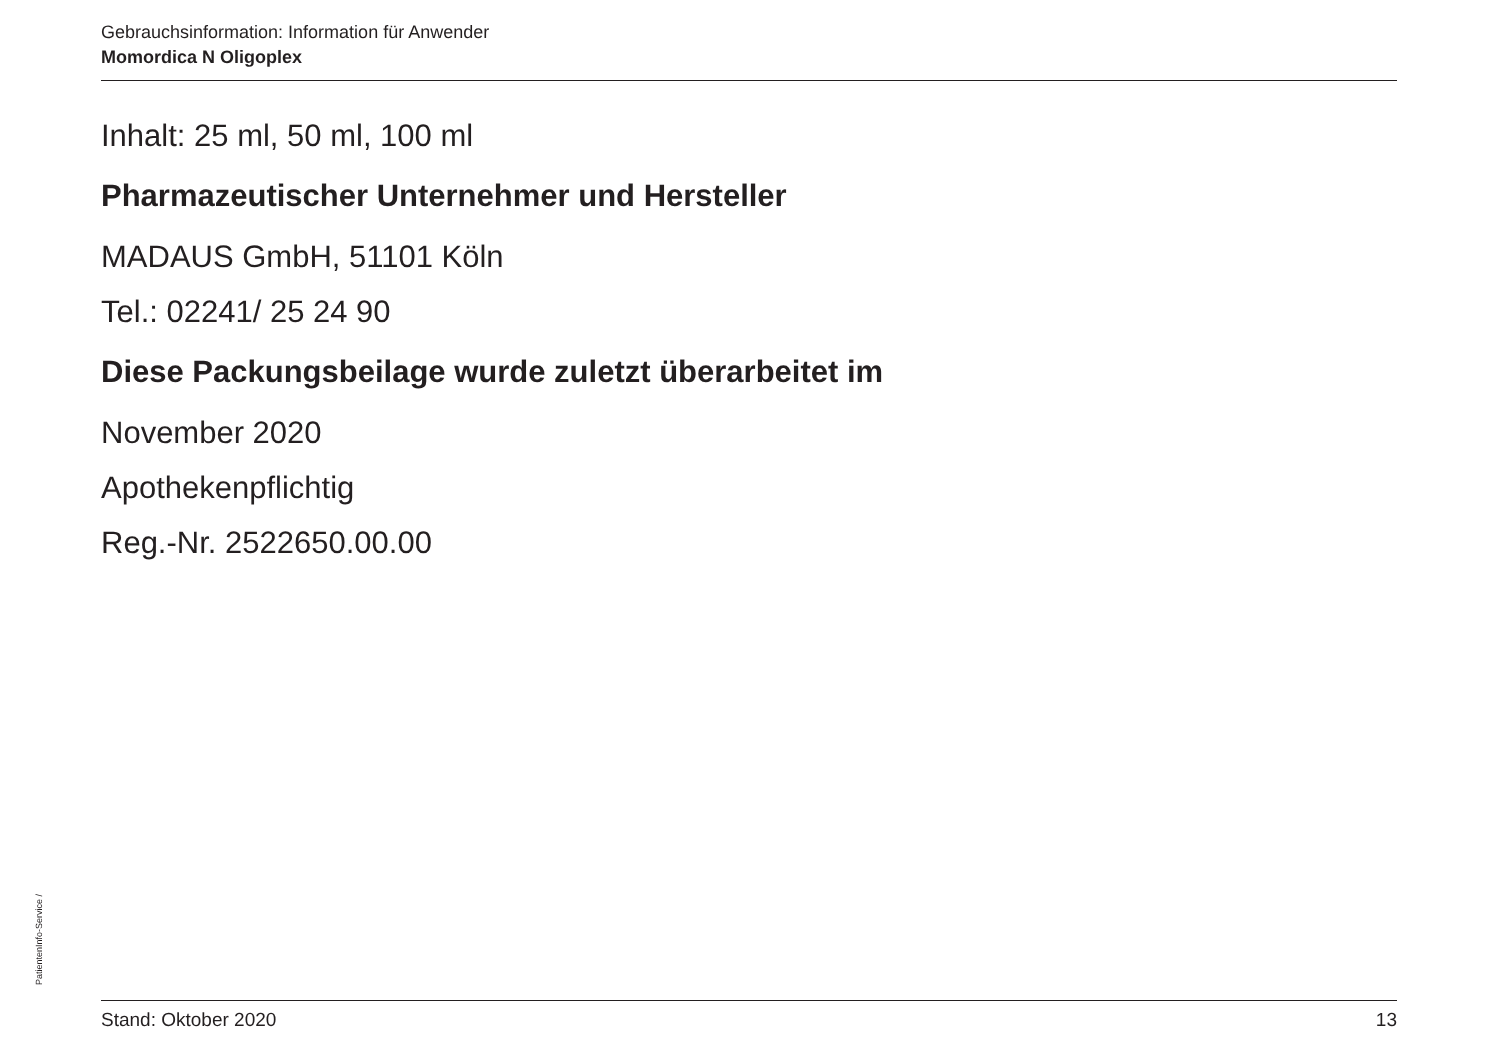Gebrauchsinformation: Information für Anwender
Momordica N Oligoplex
Inhalt: 25 ml, 50 ml, 100 ml
Pharmazeutischer Unternehmer und Hersteller
MADAUS GmbH, 51101 Köln
Tel.: 02241/ 25 24 90
Diese Packungsbeilage wurde zuletzt überarbeitet im
November 2020
Apothekenpflichtig
Reg.-Nr. 2522650.00.00
PatientenInfo-Service /
Stand: Oktober 2020 13